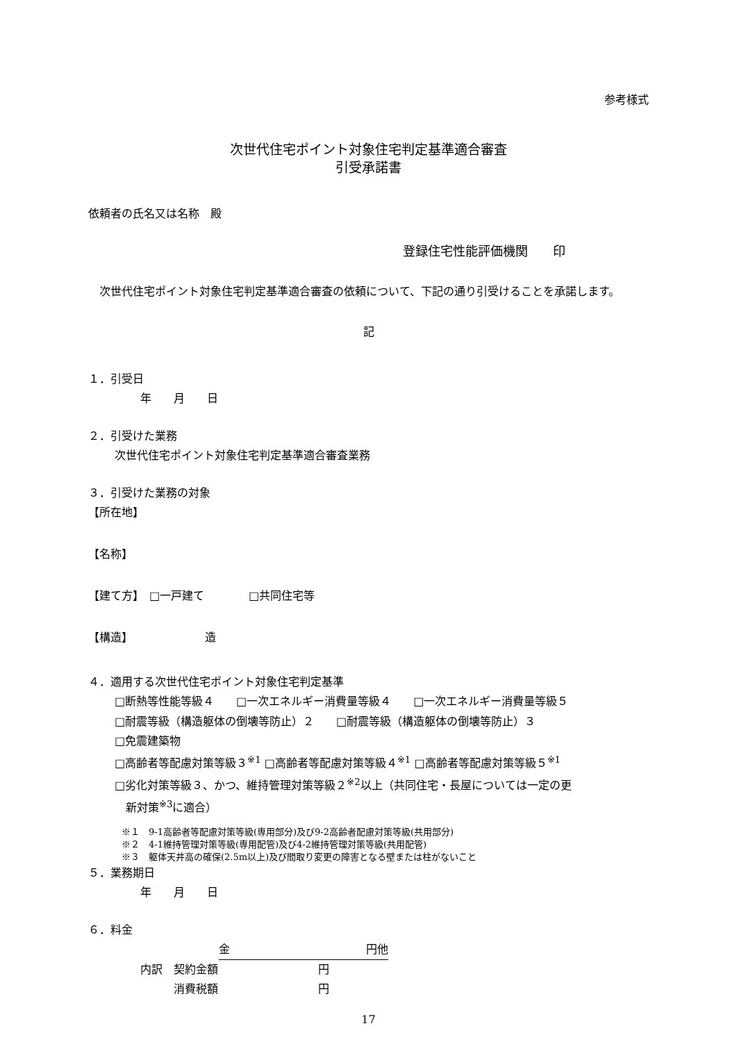参考様式
次世代住宅ポイント対象住宅判定基準適合審査
引受承諾書
依頼者の氏名又は名称　殿
登録住宅性能評価機関　　印
　次世代住宅ポイント対象住宅判定基準適合審査の依頼について、下記の通り引受けることを承諾します。
記
１．引受日
年　　月　　日
２．引受けた業務
次世代住宅ポイント対象住宅判定基準適合審査業務
３．引受けた業務の対象
【所在地】
【名称】
【建て方】　□一戸建て　　　　□共同住宅等
【構造】　　　　　　　造
４．適用する次世代住宅ポイント対象住宅判定基準
□断熱等性能等級４　　□一次エネルギー消費量等級４　　□一次エネルギー消費量等級５
□耐震等級（構造躯体の倒壊等防止）２　　□耐震等級（構造躯体の倒壊等防止）３
□免震建築物
□高齢者等配慮対策等級３<sup>※1</sup> □高齢者等配慮対策等級４<sup>※1</sup> □高齢者等配慮対策等級５<sup>※1</sup>
□劣化対策等級３、かつ、維持管理対策等級２<sup>※2</sup>以上（共同住宅・長屋については一定の更
　新対策<sup>※3</sup>に適合）
※１　9-1高齢者等配慮対策等級(専用部分)及び9-2高齢者配慮対策等級(共用部分)
※２　4-1維持管理対策等級(専用配管)及び4-2維持管理対策等級(共用配管)
※３　躯体天井高の確保(2.5m以上)及び間取り変更の障害となる壁または柱がないこと
５．業務期日
年　　月　　日
６．料金
金 円他
内訳　契約金額　　　　　　　　　円
　　　消費税額　　　　　　　　　円
17